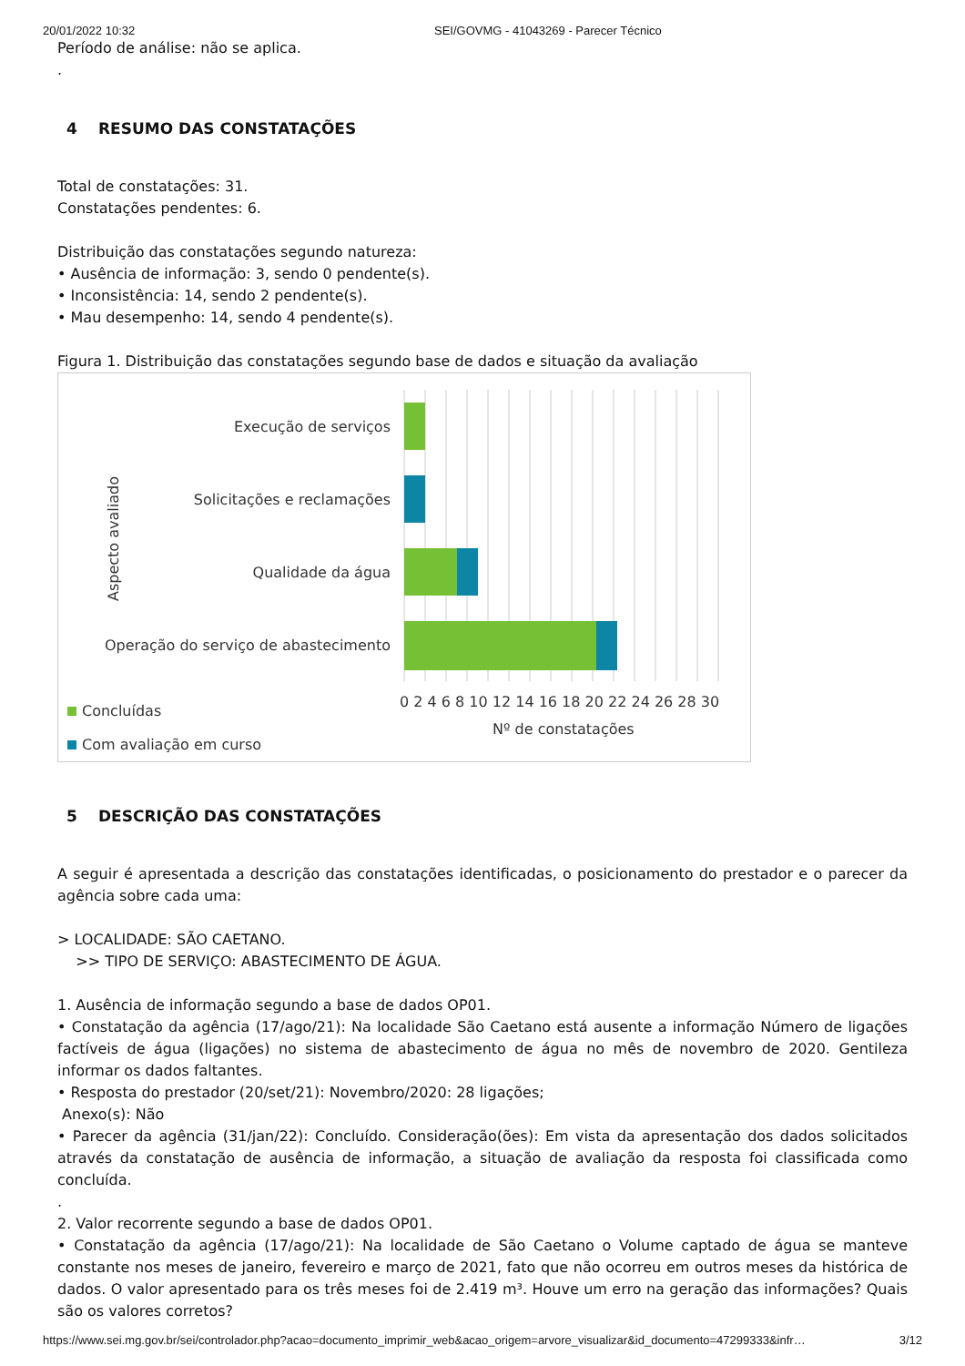20/01/2022 10:32 SEI/GOVMG - 41043269 - Parecer Técnico
Período de análise: não se aplica.
.
4 RESUMO DAS CONSTATAÇÕES
Total de constatações: 31.
Constatações pendentes: 6.
Distribuição das constatações segundo natureza:
• Ausência de informação: 3, sendo 0 pendente(s).
• Inconsistência: 14, sendo 2 pendente(s).
• Mau desempenho: 14, sendo 4 pendente(s).
Figura 1. Distribuição das constatações segundo base de dados e situação da avaliação
Execução de serviços
Solicitações e reclamações
Qualidade da água
Operação do serviço de abastecimento
Aspecto avaliado
0 2 4 6 8 10 12 14 16 18 20 22 24 26 28 30
Nº de constatações
Concluídas
Com avaliação em curso
5 DESCRIÇÃO DAS CONSTATAÇÕES
A seguir é apresentada a descrição das constatações identificadas, o posicionamento do prestador e o parecer da agência sobre cada uma:
> LOCALIDADE: SÃO CAETANO.
>> TIPO DE SERVIÇO: ABASTECIMENTO DE ÁGUA.
1. Ausência de informação segundo a base de dados OP01.
• Constatação da agência (17/ago/21): Na localidade São Caetano está ausente a informação Número de ligações factíveis de água (ligações) no sistema de abastecimento de água no mês de novembro de 2020. Gentileza informar os dados faltantes.
• Resposta do prestador (20/set/21): Novembro/2020: 28 ligações;
Anexo(s): Não
• Parecer da agência (31/jan/22): Concluído. Consideração(ões): Em vista da apresentação dos dados solicitados através da constatação de ausência de informação, a situação de avaliação da resposta foi classificada como concluída.
.
2. Valor recorrente segundo a base de dados OP01.
• Constatação da agência (17/ago/21): Na localidade de São Caetano o Volume captado de água se manteve constante nos meses de janeiro, fevereiro e março de 2021, fato que não ocorreu em outros meses da histórica de dados. O valor apresentado para os três meses foi de 2.419 m³. Houve um erro na geração das informações? Quais são os valores corretos?
https://www.sei.mg.gov.br/sei/controlador.php?acao=documento_imprimir_web&acao_origem=arvore_visualizar&id_documento=47299333&infr… 3/12